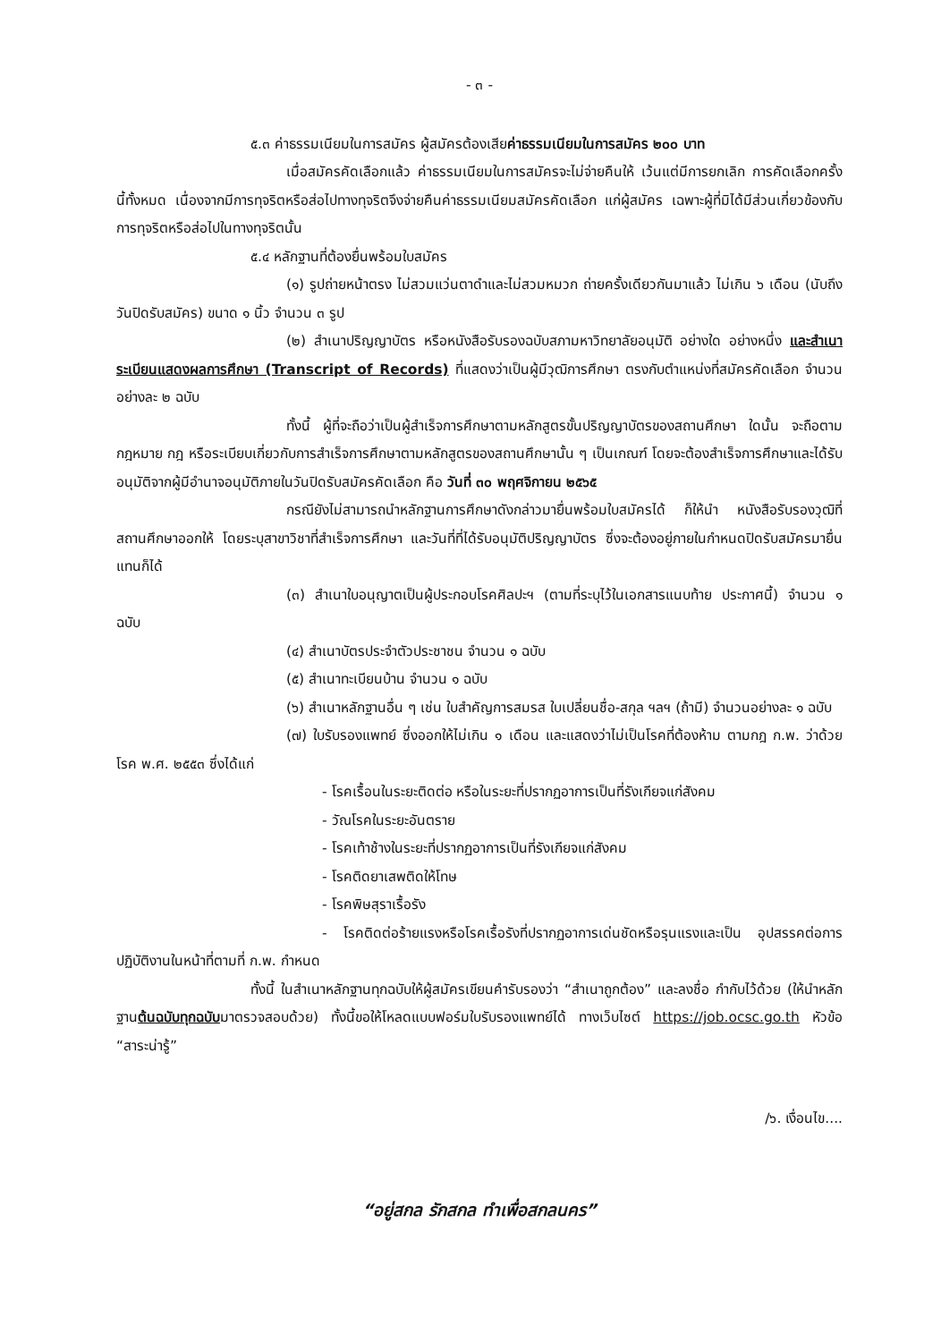- ๓ -
๕.๓ ค่าธรรมเนียมในการสมัคร ผู้สมัครต้องเสียค่าธรรมเนียมในการสมัคร ๒๐๐ บาท
เมื่อสมัครคัดเลือกแล้ว ค่าธรรมเนียมในการสมัครจะไม่จ่ายคืนให้ เว้นแต่มีการยกเลิก การคัดเลือกครั้งนี้ทั้งหมด เนื่องจากมีการทุจริตหรือส่อไปทางทุจริตจึงจ่ายคืนค่าธรรมเนียมสมัครคัดเลือก แก่ผู้สมัคร เฉพาะผู้ที่มิได้มีส่วนเกี่ยวข้องกับการทุจริตหรือส่อไปในทางทุจริตนั้น
๕.๔ หลักฐานที่ต้องยื่นพร้อมใบสมัคร
(๑) รูปถ่ายหน้าตรง ไม่สวมแว่นตาดำและไม่สวมหมวก ถ่ายครั้งเดียวกันมาแล้ว ไม่เกิน ๖ เดือน (นับถึงวันปิดรับสมัคร) ขนาด ๑ นิ้ว จำนวน ๓ รูป
(๒) สำเนาปริญญาบัตร หรือหนังสือรับรองฉบับสภามหาวิทยาลัยอนุมัติ อย่างใด อย่างหนึ่ง และสำเนาระเบียนแสดงผลการศึกษา (Transcript of Records) ที่แสดงว่าเป็นผู้มีวุฒิการศึกษา ตรงกับตำแหน่งที่สมัครคัดเลือก จำนวนอย่างละ ๒ ฉบับ
ทั้งนี้ ผู้ที่จะถือว่าเป็นผู้สำเร็จการศึกษาตามหลักสูตรขั้นปริญญาบัตรของสถานศึกษา ใดนั้น จะถือตามกฎหมาย กฎ หรือระเบียบเกี่ยวกับการสำเร็จการศึกษาตามหลักสูตรของสถานศึกษานั้น ๆ เป็นเกณฑ์ โดยจะต้องสำเร็จการศึกษาและได้รับอนุมัติจากผู้มีอำนาจอนุมัติภายในวันปิดรับสมัครคัดเลือก คือ วันที่ ๓๐ พฤศจิกายน ๒๕๖๕
กรณียังไม่สามารถนำหลักฐานการศึกษาดังกล่าวมายื่นพร้อมใบสมัครได้ ก็ให้นำ หนังสือรับรองวุฒิที่สถานศึกษาออกให้ โดยระบุสาขาวิชาที่สำเร็จการศึกษา และวันที่ที่ได้รับอนุมัติปริญญาบัตร ซึ่งจะต้องอยู่ภายในกำหนดปิดรับสมัครมายื่นแทนก็ได้
(๓) สำเนาใบอนุญาตเป็นผู้ประกอบโรคศิลปะฯ (ตามที่ระบุไว้ในเอกสารแนบท้าย ประกาศนี้) จำนวน ๑ ฉบับ
(๔) สำเนาบัตรประจำตัวประชาชน จำนวน ๑ ฉบับ
(๕) สำเนาทะเบียนบ้าน จำนวน ๑ ฉบับ
(๖) สำเนาหลักฐานอื่น ๆ เช่น ใบสำคัญการสมรส ใบเปลี่ยนชื่อ-สกุล ฯลฯ (ถ้ามี) จำนวนอย่างละ ๑ ฉบับ
(๗) ใบรับรองแพทย์ ซึ่งออกให้ไม่เกิน ๑ เดือน และแสดงว่าไม่เป็นโรคที่ต้องห้าม ตามกฎ ก.พ. ว่าด้วยโรค พ.ศ. ๒๕๕๓ ซึ่งได้แก่
- โรคเรื้อนในระยะติดต่อ หรือในระยะที่ปรากฏอาการเป็นที่รังเกียจแก่สังคม
- วัณโรคในระยะอันตราย
- โรคเท้าช้างในระยะที่ปรากฏอาการเป็นที่รังเกียจแก่สังคม
- โรคติดยาเสพติดให้โทษ
- โรคพิษสุราเรื้อรัง
- โรคติดต่อร้ายแรงหรือโรคเรื้อรังที่ปรากฏอาการเด่นชัดหรือรุนแรงและเป็น อุปสรรคต่อการปฏิบัติงานในหน้าที่ตามที่ ก.พ. กำหนด
ทั้งนี้ ในสำเนาหลักฐานทุกฉบับให้ผู้สมัครเขียนคำรับรองว่า “สำเนาถูกต้อง” และลงชื่อ กำกับไว้ด้วย (ให้นำหลักฐานต้นฉบับทุกฉบับมาตรวจสอบด้วย) ทั้งนี้ขอให้โหลดแบบฟอร์มใบรับรองแพทย์ได้ ทางเว็บไซต์ https://job.ocsc.go.th หัวข้อ “สาระน่ารู้”
/๖. เงื่อนไข....
“อยู่สกล รักสกล ทำเพื่อสกลนคร”